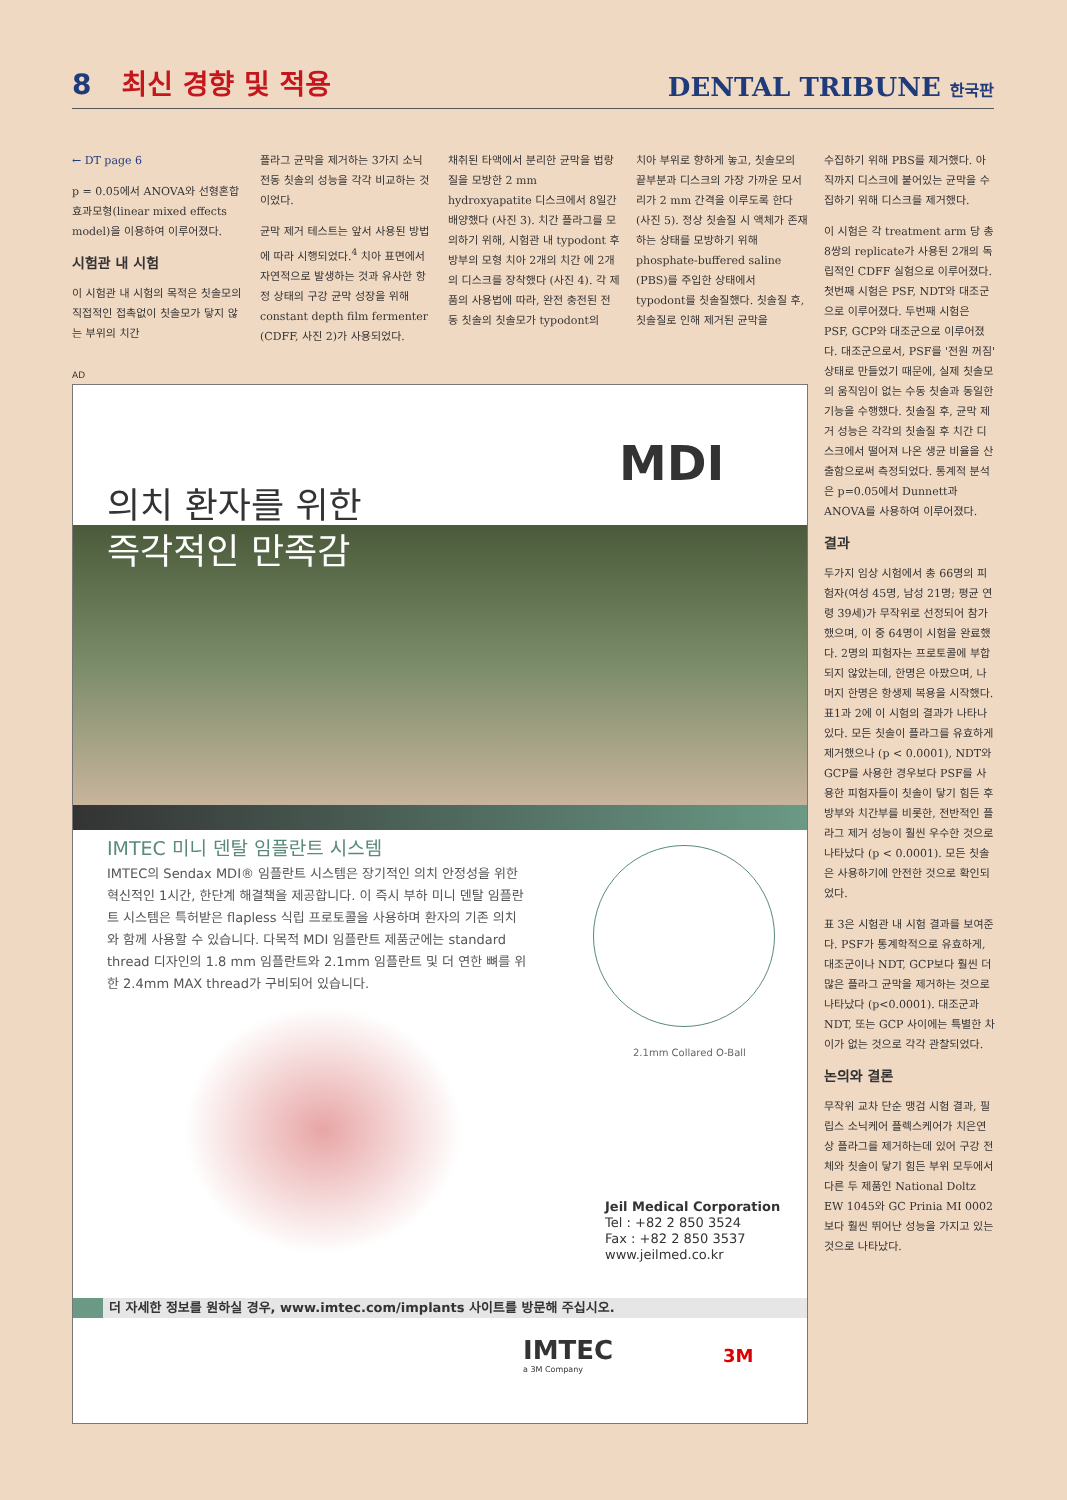8 최신 경향 및 적용
DENTAL TRIBUNE 한국판
← DT page 6
p = 0.05에서 ANOVA와 선형혼합효과모형(linear mixed effects model)을 이용하여 이루어졌다.
시험관 내 시험
이 시험관 내 시험의 목적은 칫솔모의 직접적인 접촉없이 칫솔모가 닿지 않는 부위의 치간
플라그 균막을 제거하는 3가지 소닉 전동 칫솔의 성능을 각각 비교하는 것이었다.
균막 제거 테스트는 앞서 사용된 방법에 따라 시행되었다.<sup>4</sup> 치아 표면에서 자연적으로 발생하는 것과 유사한 항정 상태의 구강 균막 성장을 위해 constant depth film fermenter (CDFF, 사진 2)가 사용되었다.
채취된 타액에서 분리한 균막을 법랑질을 모방한 2 mm hydroxyapatite 디스크에서 8일간 배양했다 (사진 3). 치간 플라그를 모의하기 위해, 시험관 내 typodont 후방부의 모형 치아 2개의 치간 에 2개의 디스크를 장착했다 (사진 4). 각 제품의 사용법에 따라, 완전 충전된 전동 칫솔의 칫솔모가 typodont의
치아 부위로 향하게 놓고, 칫솔모의 끝부분과 디스크의 가장 가까운 모서리가 2 mm 간격을 이루도록 한다 (사진 5). 정상 칫솔질 시 액체가 존재하는 상태를 모방하기 위해 phosphate-buffered saline (PBS)를 주입한 상태에서 typodont를 칫솔질했다. 칫솔질 후, 칫솔질로 인해 제거된 균막을
수집하기 위해 PBS를 제거했다. 아직까지 디스크에 붙어있는 균막을 수집하기 위해 디스크를 제거했다.
이 시험은 각 treatment arm 당 총 8쌍의 replicate가 사용된 2개의 독립적인 CDFF 실험으로 이루어졌다. 첫번째 시험은 PSF, NDT와 대조군으로 이루어졌다. 두번째 시험은 PSF, GCP와 대조군으로 이루어졌다. 대조군으로서, PSF를 '전원 꺼짐' 상태로 만들었기 때문에, 실제 칫솔모의 움직임이 없는 수동 칫솔과 동일한 기능을 수행했다. 칫솔질 후, 균막 제거 성능은 각각의 칫솔질 후 치간 디스크에서 떨어져 나온 생균 비율을 산출함으로써 측정되었다. 통계적 분석은 p=0.05에서 Dunnett과 ANOVA를 사용하여 이루어졌다.
결과
두가지 임상 시험에서 총 66명의 피험자(여성 45명, 남성 21명; 평균 연령 39세)가 무작위로 선정되어 참가했으며, 이 중 64명이 시험을 완료했다. 2명의 피험자는 프로토콜에 부합되지 않았는데, 한명은 아팠으며, 나머지 한명은 항생제 복용을 시작했다. 표1과 2에 이 시험의 결과가 나타나있다. 모든 칫솔이 플라그를 유효하게 제거했으나 (p < 0.0001), NDT와 GCP를 사용한 경우보다 PSF를 사용한 피험자들이 칫솔이 닿기 힘든 후방부와 치간부를 비롯한, 전반적인 플라그 제거 성능이 훨씬 우수한 것으로 나타났다 (p < 0.0001). 모든 칫솔은 사용하기에 안전한 것으로 확인되었다.
표 3은 시험관 내 시험 결과를 보여준다. PSF가 통계학적으로 유효하게, 대조군이나 NDT, GCP보다 훨씬 더 많은 플라그 균막을 제거하는 것으로 나타났다 (p<0.0001). 대조군과 NDT, 또는 GCP 사이에는 특별한 차이가 없는 것으로 각각 관찰되었다.
논의와 결론
무작위 교차 단순 맹검 시험 결과, 필립스 소닉케어 플렉스케어가 치은연상 플라그를 제거하는데 있어 구강 전체와 칫솔이 닿기 힘든 부위 모두에서 다른 두 제품인 National Doltz EW 1045와 GC Prinia MI 0002보다 훨씬 뛰어난 성능을 가지고 있는 것으로 나타났다.
AD
MDI
의치 환자를 위한
즉각적인 만족감
IMTEC 미니 덴탈 임플란트 시스템
IMTEC의 Sendax MDI® 임플란트 시스템은 장기적인 의치 안정성을 위한 혁신적인 1시간, 한단계 해결책을 제공합니다. 이 즉시 부하 미니 덴탈 임플란트 시스템은 특허받은 flapless 식립 프로토콜을 사용하며 환자의 기존 의치와 함께 사용할 수 있습니다. 다목적 MDI 임플란트 제품군에는 standard thread 디자인의 1.8 mm 임플란트와 2.1mm 임플란트 및 더 연한 뼈를 위한 2.4mm MAX thread가 구비되어 있습니다.
2.1mm Collared O-Ball
Jeil Medical Corporation
Tel : +82 2 850 3524
Fax : +82 2 850 3537
www.jeilmed.co.kr
더 자세한 정보를 원하실 경우, www.imtec.com/implants 사이트를 방문해 주십시오.
IMTEC
a 3M Company
3M